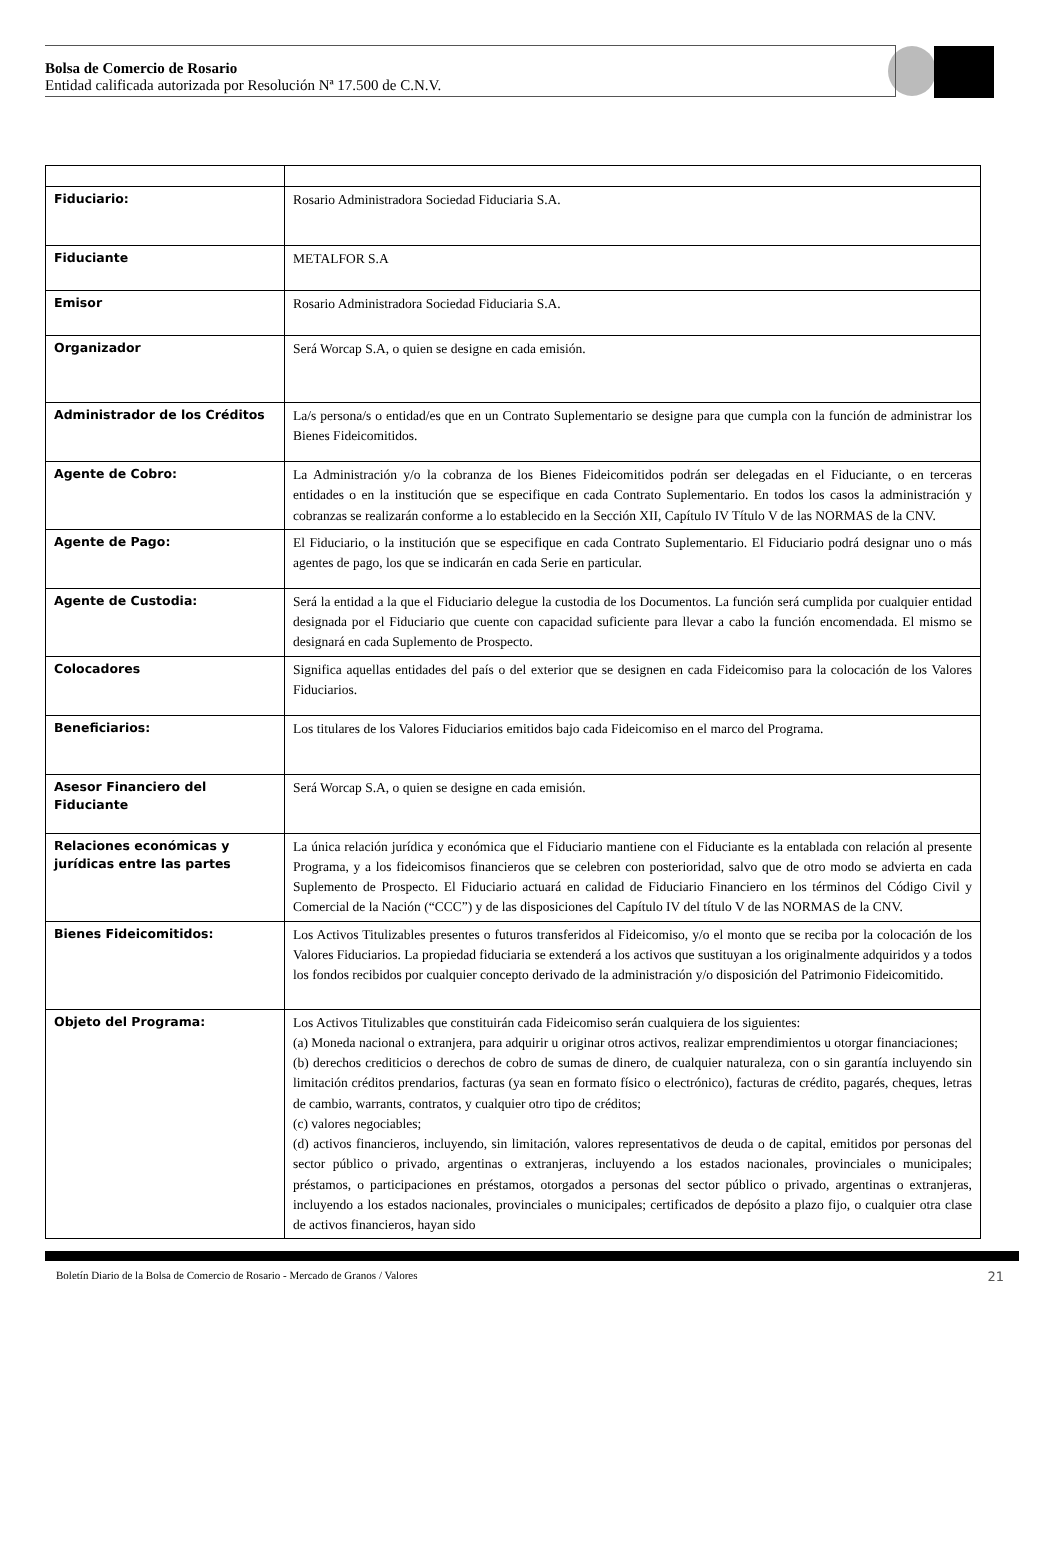Bolsa de Comercio de Rosario
Entidad calificada autorizada por Resolución Nª 17.500 de C.N.V.
| Fiduciario: | Rosario Administradora Sociedad Fiduciaria S.A. |
| Fiduciante | METALFOR S.A |
| Emisor | Rosario Administradora Sociedad Fiduciaria S.A. |
| Organizador | Será Worcap S.A, o quien se designe en cada emisión. |
| Administrador de los Créditos | La/s persona/s o entidad/es que en un Contrato Suplementario se designe para que cumpla con la función de administrar los Bienes Fideicomitidos. |
| Agente de Cobro: | La Administración y/o la cobranza de los Bienes Fideicomitidos podrán ser delegadas en el Fiduciante, o en terceras entidades o en la institución que se especifique en cada Contrato Suplementario. En todos los casos la administración y cobranzas se realizarán conforme a lo establecido en la Sección XII, Capítulo IV Título V de las NORMAS de la CNV. |
| Agente de Pago: | El Fiduciario, o la institución que se especifique en cada Contrato Suplementario. El Fiduciario podrá designar uno o más agentes de pago, los que se indicarán en cada Serie en particular. |
| Agente de Custodia: | Será la entidad a la que el Fiduciario delegue la custodia de los Documentos. La función será cumplida por cualquier entidad designada por el Fiduciario que cuente con capacidad suficiente para llevar a cabo la función encomendada. El mismo se designará en cada Suplemento de Prospecto. |
| Colocadores | Significa aquellas entidades del país o del exterior que se designen en cada Fideicomiso para la colocación de los Valores Fiduciarios. |
| Beneficiarios: | Los titulares de los Valores Fiduciarios emitidos bajo cada Fideicomiso en el marco del Programa. |
| Asesor Financiero del Fiduciante | Será Worcap S.A, o quien se designe en cada emisión. |
| Relaciones económicas y jurídicas entre las partes | La única relación jurídica y económica que el Fiduciario mantiene con el Fiduciante es la entablada con relación al presente Programa, y a los fideicomisos financieros que se celebren con posterioridad, salvo que de otro modo se advierta en cada Suplemento de Prospecto. El Fiduciario actuará en calidad de Fiduciario Financiero en los términos del Código Civil y Comercial de la Nación (“CCC”) y de las disposiciones del Capítulo IV del título V de las NORMAS de la CNV. |
| Bienes Fideicomitidos: | Los Activos Titulizables presentes o futuros transferidos al Fideicomiso, y/o el monto que se reciba por la colocación de los Valores Fiduciarios. La propiedad fiduciaria se extenderá a los activos que sustituyan a los originalmente adquiridos y a todos los fondos recibidos por cualquier concepto derivado de la administración y/o disposición del Patrimonio Fideicomitido. |
| Objeto del Programa: | Los Activos Titulizables que constituirán cada Fideicomiso serán cualquiera de los siguientes: (a) Moneda nacional o extranjera, para adquirir u originar otros activos, realizar emprendimientos u otorgar financiaciones; (b) derechos crediticios o derechos de cobro de sumas de dinero, de cualquier naturaleza, con o sin garantía incluyendo sin limitación créditos prendarios, facturas (ya sean en formato físico o electrónico), facturas de crédito, pagarés, cheques, letras de cambio, warrants, contratos, y cualquier otro tipo de créditos; (c) valores negociables; (d) activos financieros, incluyendo, sin limitación, valores representativos de deuda o de capital, emitidos por personas del sector público o privado, argentinas o extranjeras, incluyendo a los estados nacionales, provinciales o municipales; préstamos, o participaciones en préstamos, otorgados a personas del sector público o privado, argentinas o extranjeras, incluyendo a los estados nacionales, provinciales o municipales; certificados de depósito a plazo fijo, o cualquier otra clase de activos financieros, hayan sido |
Boletín Diario de la Bolsa de Comercio de Rosario - Mercado de Granos / Valores 21